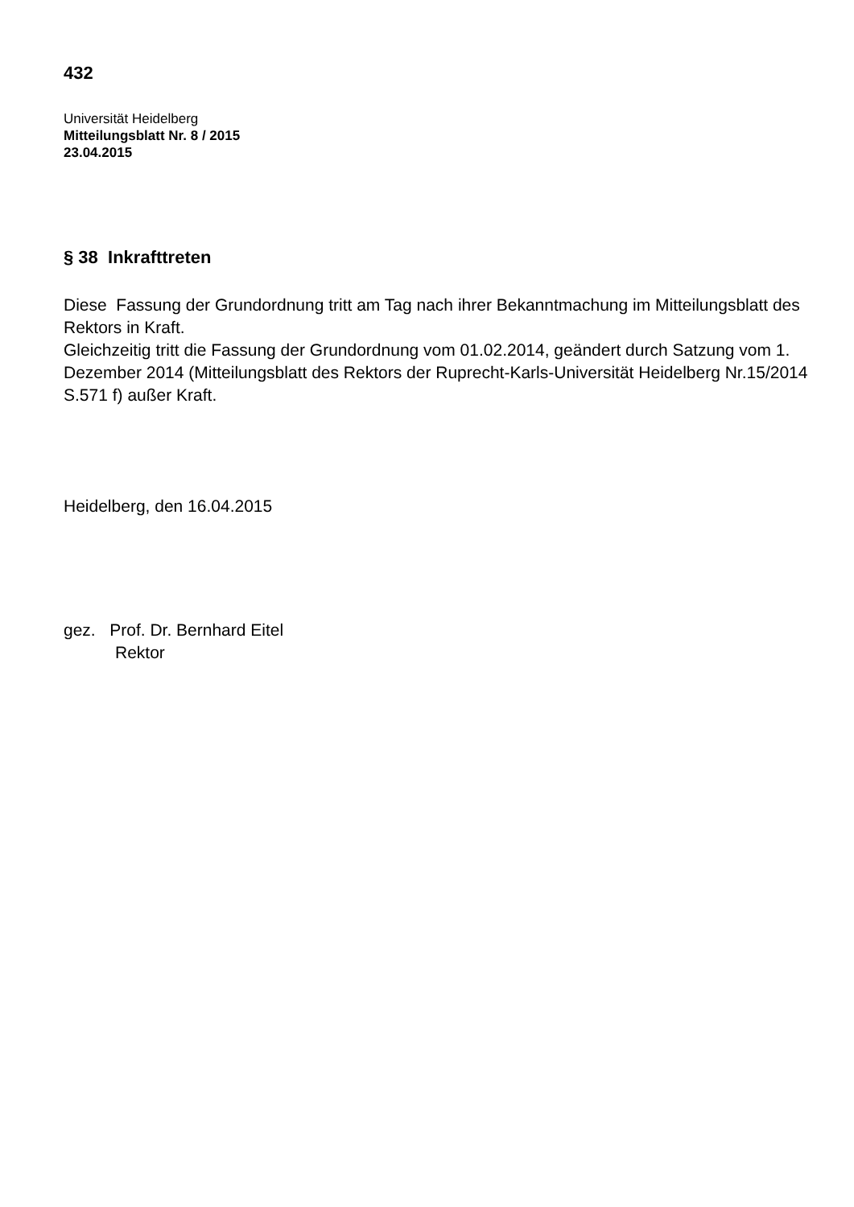432
Universität Heidelberg
Mitteilungsblatt Nr. 8 / 2015
23.04.2015
§ 38 Inkrafttreten
Diese Fassung der Grundordnung tritt am Tag nach ihrer Bekanntmachung im Mitteilungsblatt des Rektors in Kraft.
Gleichzeitig tritt die Fassung der Grundordnung vom 01.02.2014, geändert durch Satzung vom 1. Dezember 2014 (Mitteilungsblatt des Rektors der Ruprecht-Karls-Universität Heidelberg Nr.15/2014 S.571 f) außer Kraft.
Heidelberg, den 16.04.2015
gez. Prof. Dr. Bernhard Eitel
Rektor